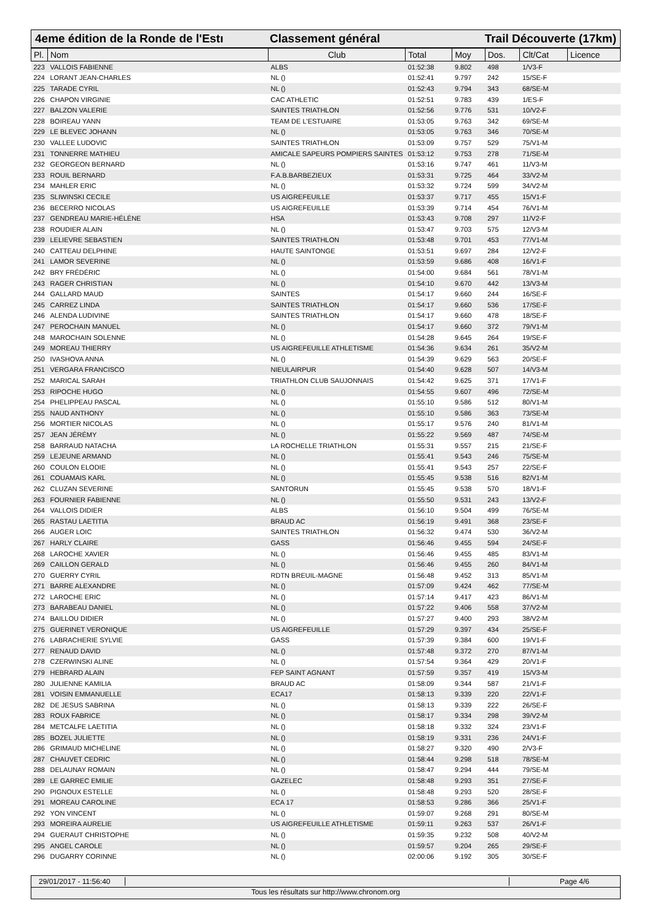4eme édition de la Ronde de l'Estı
Classement général Trail Découverte (17km)
| Pl. | Nom | Club | Total | Moy | Dos. | Clt/Cat | Licence |
| --- | --- | --- | --- | --- | --- | --- | --- |
| 223 | VALLOIS FABIENNE | ALBS | 01:52:38 | 9.802 | 498 | 1/V3-F | |
| 224 | LORANT JEAN-CHARLES | NL () | 01:52:41 | 9.797 | 242 | 15/SE-F | |
| 225 | TARADE CYRIL | NL () | 01:52:43 | 9.794 | 343 | 68/SE-M | |
| 226 | CHAPON VIRGINIE | CAC ATHLETIC | 01:52:51 | 9.783 | 439 | 1/ES-F | |
| 227 | BALZON VALERIE | SAINTES TRIATHLON | 01:52:56 | 9.776 | 531 | 10/V2-F | |
| 228 | BOIREAU YANN | TEAM DE L'ESTUAIRE | 01:53:05 | 9.763 | 342 | 69/SE-M | |
| 229 | LE BLEVEC JOHANN | NL () | 01:53:05 | 9.763 | 346 | 70/SE-M | |
| 230 | VALLEE LUDOVIC | SAINTES TRIATHLON | 01:53:09 | 9.757 | 529 | 75/V1-M | |
| 231 | TONNERRE MATHIEU | AMICALE SAPEURS POMPIERS SAINTES | 01:53:12 | 9.753 | 278 | 71/SE-M | |
| 232 | GEORGEON BERNARD | NL () | 01:53:16 | 9.747 | 461 | 11/V3-M | |
| 233 | ROUIL BERNARD | F.A.B.BARBEZIEUX | 01:53:31 | 9.725 | 464 | 33/V2-M | |
| 234 | MAHLER ERIC | NL () | 01:53:32 | 9.724 | 599 | 34/V2-M | |
| 235 | SLIWINSKI CECILE | US AIGREFEUILLE | 01:53:37 | 9.717 | 455 | 15/V1-F | |
| 236 | BECERRO NICOLAS | US AIGREFEUILLE | 01:53:39 | 9.714 | 454 | 76/V1-M | |
| 237 | GENDREAU MARIE-HÉLÈNE | HSA | 01:53:43 | 9.708 | 297 | 11/V2-F | |
| 238 | ROUDIER ALAIN | NL () | 01:53:47 | 9.703 | 575 | 12/V3-M | |
| 239 | LELIEVRE SEBASTIEN | SAINTES TRIATHLON | 01:53:48 | 9.701 | 453 | 77/V1-M | |
| 240 | CATTEAU DELPHINE | HAUTE SAINTONGE | 01:53:51 | 9.697 | 284 | 12/V2-F | |
| 241 | LAMOR SEVERINE | NL () | 01:53:59 | 9.686 | 408 | 16/V1-F | |
| 242 | BRY FRÉDÉRIC | NL () | 01:54:00 | 9.684 | 561 | 78/V1-M | |
| 243 | RAGER CHRISTIAN | NL () | 01:54:10 | 9.670 | 442 | 13/V3-M | |
| 244 | GALLARD MAUD | SAINTES | 01:54:17 | 9.660 | 244 | 16/SE-F | |
| 245 | CARREZ LINDA | SAINTES TRIATHLON | 01:54:17 | 9.660 | 536 | 17/SE-F | |
| 246 | ALENDA LUDIVINE | SAINTES TRIATHLON | 01:54:17 | 9.660 | 478 | 18/SE-F | |
| 247 | PEROCHAIN MANUEL | NL () | 01:54:17 | 9.660 | 372 | 79/V1-M | |
| 248 | MAROCHAIN SOLENNE | NL () | 01:54:28 | 9.645 | 264 | 19/SE-F | |
| 249 | MOREAU THIERRY | US AIGREFEUILLE ATHLETISME | 01:54:36 | 9.634 | 261 | 35/V2-M | |
| 250 | IVASHOVA ANNA | NL () | 01:54:39 | 9.629 | 563 | 20/SE-F | |
| 251 | VERGARA FRANCISCO | NIEULAIRPUR | 01:54:40 | 9.628 | 507 | 14/V3-M | |
| 252 | MARICAL SARAH | TRIATHLON CLUB SAUJONNAIS | 01:54:42 | 9.625 | 371 | 17/V1-F | |
| 253 | RIPOCHE HUGO | NL () | 01:54:55 | 9.607 | 496 | 72/SE-M | |
| 254 | PHELIPPEAU PASCAL | NL () | 01:55:10 | 9.586 | 512 | 80/V1-M | |
| 255 | NAUD ANTHONY | NL () | 01:55:10 | 9.586 | 363 | 73/SE-M | |
| 256 | MORTIER NICOLAS | NL () | 01:55:17 | 9.576 | 240 | 81/V1-M | |
| 257 | JEAN JÉRÉMY | NL () | 01:55:22 | 9.569 | 487 | 74/SE-M | |
| 258 | BARRAUD NATACHA | LA ROCHELLE TRIATHLON | 01:55:31 | 9.557 | 215 | 21/SE-F | |
| 259 | LEJEUNE ARMAND | NL () | 01:55:41 | 9.543 | 246 | 75/SE-M | |
| 260 | COULON ELODIE | NL () | 01:55:41 | 9.543 | 257 | 22/SE-F | |
| 261 | COUAMAIS KARL | NL () | 01:55:45 | 9.538 | 516 | 82/V1-M | |
| 262 | CLUZAN SEVERINE | SANTORUN | 01:55:45 | 9.538 | 570 | 18/V1-F | |
| 263 | FOURNIER FABIENNE | NL () | 01:55:50 | 9.531 | 243 | 13/V2-F | |
| 264 | VALLOIS DIDIER | ALBS | 01:56:10 | 9.504 | 499 | 76/SE-M | |
| 265 | RASTAU LAETITIA | BRAUD AC | 01:56:19 | 9.491 | 368 | 23/SE-F | |
| 266 | AUGER LOIC | SAINTES TRIATHLON | 01:56:32 | 9.474 | 530 | 36/V2-M | |
| 267 | HARLY CLAIRE | GASS | 01:56:46 | 9.455 | 594 | 24/SE-F | |
| 268 | LAROCHE XAVIER | NL () | 01:56:46 | 9.455 | 485 | 83/V1-M | |
| 269 | CAILLON GERALD | NL () | 01:56:46 | 9.455 | 260 | 84/V1-M | |
| 270 | GUERRY CYRIL | RDTN BREUIL-MAGNE | 01:56:48 | 9.452 | 313 | 85/V1-M | |
| 271 | BARRE ALEXANDRE | NL () | 01:57:09 | 9.424 | 462 | 77/SE-M | |
| 272 | LAROCHE ERIC | NL () | 01:57:14 | 9.417 | 423 | 86/V1-M | |
| 273 | BARABEAU DANIEL | NL () | 01:57:22 | 9.406 | 558 | 37/V2-M | |
| 274 | BAILLOU DIDIER | NL () | 01:57:27 | 9.400 | 293 | 38/V2-M | |
| 275 | GUERINET VERONIQUE | US AIGREFEUILLE | 01:57:29 | 9.397 | 434 | 25/SE-F | |
| 276 | LABRACHERIE SYLVIE | GASS | 01:57:39 | 9.384 | 600 | 19/V1-F | |
| 277 | RENAUD DAVID | NL () | 01:57:48 | 9.372 | 270 | 87/V1-M | |
| 278 | CZERWINSKI ALINE | NL () | 01:57:54 | 9.364 | 429 | 20/V1-F | |
| 279 | HEBRARD ALAIN | FEP SAINT AGNANT | 01:57:59 | 9.357 | 419 | 15/V3-M | |
| 280 | JULIENNE KAMILIA | BRAUD AC | 01:58:09 | 9.344 | 587 | 21/V1-F | |
| 281 | VOISIN EMMANUELLE | ECA17 | 01:58:13 | 9.339 | 220 | 22/V1-F | |
| 282 | DE JESUS SABRINA | NL () | 01:58:13 | 9.339 | 222 | 26/SE-F | |
| 283 | ROUX FABRICE | NL () | 01:58:17 | 9.334 | 298 | 39/V2-M | |
| 284 | METCALFE LAETITIA | NL () | 01:58:18 | 9.332 | 324 | 23/V1-F | |
| 285 | BOZEL JULIETTE | NL () | 01:58:19 | 9.331 | 236 | 24/V1-F | |
| 286 | GRIMAUD MICHELINE | NL () | 01:58:27 | 9.320 | 490 | 2/V3-F | |
| 287 | CHAUVET CEDRIC | NL () | 01:58:44 | 9.298 | 518 | 78/SE-M | |
| 288 | DELAUNAY ROMAIN | NL () | 01:58:47 | 9.294 | 444 | 79/SE-M | |
| 289 | LE GARREC EMILIE | GAZELEC | 01:58:48 | 9.293 | 351 | 27/SE-F | |
| 290 | PIGNOUX ESTELLE | NL () | 01:58:48 | 9.293 | 520 | 28/SE-F | |
| 291 | MOREAU CAROLINE | ECA 17 | 01:58:53 | 9.286 | 366 | 25/V1-F | |
| 292 | YON VINCENT | NL () | 01:59:07 | 9.268 | 291 | 80/SE-M | |
| 293 | MOREIRA AURELIE | US AIGREFEUILLE ATHLETISME | 01:59:11 | 9.263 | 537 | 26/V1-F | |
| 294 | GUERAUT CHRISTOPHE | NL () | 01:59:35 | 9.232 | 508 | 40/V2-M | |
| 295 | ANGEL CAROLE | NL () | 01:59:57 | 9.204 | 265 | 29/SE-F | |
| 296 | DUGARRY CORINNE | NL () | 02:00:06 | 9.192 | 305 | 30/SE-F | |
29/01/2017 - 11:56:40
Page 4/6
Tous les résultats sur http://www.chronom.org